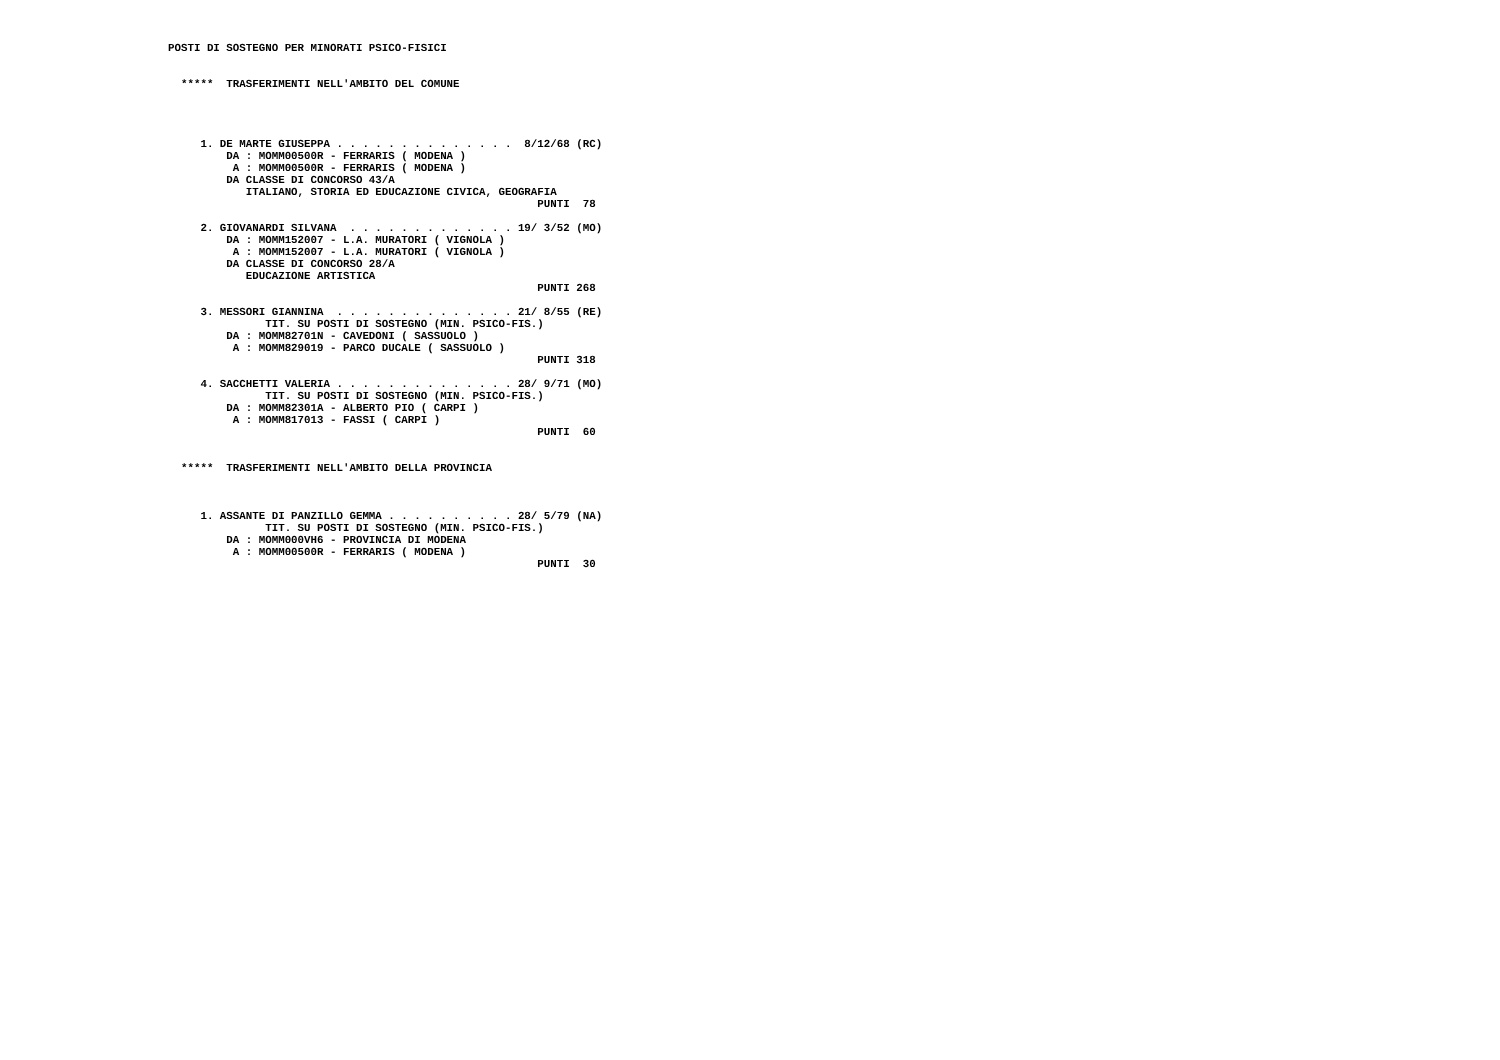POSTI DI SOSTEGNO PER MINORATI PSICO-FISICI


  *****  TRASFERIMENTI NELL'AMBITO DEL COMUNE




     1. DE MARTE GIUSEPPA . . . . . . . . . . . . . .  8/12/68 (RC)
         DA : MOMM00500R - FERRARIS ( MODENA )
          A : MOMM00500R - FERRARIS ( MODENA )
         DA CLASSE DI CONCORSO 43/A
            ITALIANO, STORIA ED EDUCAZIONE CIVICA, GEOGRAFIA
                                                         PUNTI  78

     2. GIOVANARDI SILVANA  . . . . . . . . . . . . . 19/ 3/52 (MO)
         DA : MOMM152007 - L.A. MURATORI ( VIGNOLA )
          A : MOMM152007 - L.A. MURATORI ( VIGNOLA )
         DA CLASSE DI CONCORSO 28/A
            EDUCAZIONE ARTISTICA
                                                         PUNTI 268

     3. MESSORI GIANNINA  . . . . . . . . . . . . . . 21/ 8/55 (RE)
               TIT. SU POSTI DI SOSTEGNO (MIN. PSICO-FIS.)
         DA : MOMM82701N - CAVEDONI ( SASSUOLO )
          A : MOMM829019 - PARCO DUCALE ( SASSUOLO )
                                                         PUNTI 318

     4. SACCHETTI VALERIA . . . . . . . . . . . . . . 28/ 9/71 (MO)
               TIT. SU POSTI DI SOSTEGNO (MIN. PSICO-FIS.)
         DA : MOMM82301A - ALBERTO PIO ( CARPI )
          A : MOMM817013 - FASSI ( CARPI )
                                                         PUNTI  60


  *****  TRASFERIMENTI NELL'AMBITO DELLA PROVINCIA



     1. ASSANTE DI PANZILLO GEMMA . . . . . . . . . . 28/ 5/79 (NA)
               TIT. SU POSTI DI SOSTEGNO (MIN. PSICO-FIS.)
         DA : MOMM000VH6 - PROVINCIA DI MODENA
          A : MOMM00500R - FERRARIS ( MODENA )
                                                         PUNTI  30